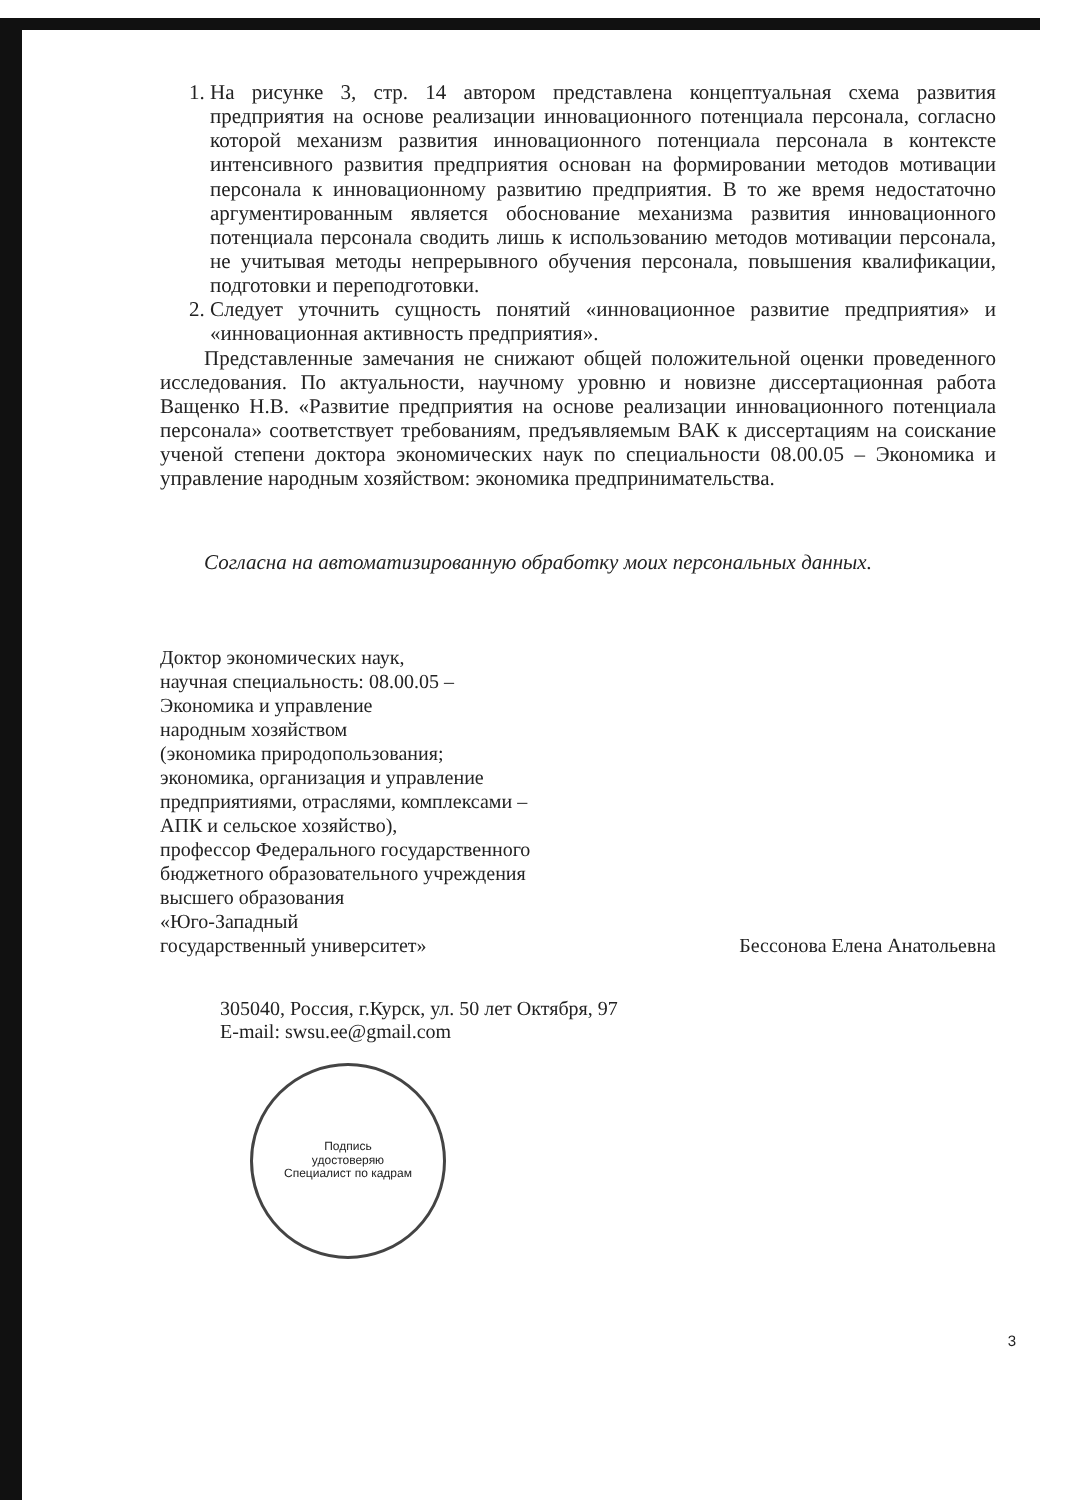1. На рисунке 3, стр. 14 автором представлена концептуальная схема развития предприятия на основе реализации инновационного потенциала персонала, согласно которой механизм развития инновационного потенциала персонала в контексте интенсивного развития предприятия основан на формировании методов мотивации персонала к инновационному развитию предприятия. В то же время недостаточно аргументированным является обоснование механизма развития инновационного потенциала персонала сводить лишь к использованию методов мотивации персонала, не учитывая методы непрерывного обучения персонала, повышения квалификации, подготовки и переподготовки.
2. Следует уточнить сущность понятий «инновационное развитие предприятия» и «инновационная активность предприятия».
Представленные замечания не снижают общей положительной оценки проведенного исследования. По актуальности, научному уровню и новизне диссертационная работа Ващенко Н.В. «Развитие предприятия на основе реализации инновационного потенциала персонала» соответствует требованиям, предъявляемым ВАК к диссертациям на соискание ученой степени доктора экономических наук по специальности 08.00.05 – Экономика и управление народным хозяйством: экономика предпринимательства.
Согласна на автоматизированную обработку моих персональных данных.
Доктор экономических наук,
научная специальность: 08.00.05 –
Экономика и управление
народным хозяйством
(экономика природопользования;
экономика, организация и управление
предприятиями, отраслями, комплексами –
АПК и сельское хозяйство),
профессор Федерального государственного
бюджетного образовательного учреждения
высшего образования
«Юго-Западный
государственный университет»
Бессонова Елена Анатольевна
305040, Россия, г.Курск, ул. 50 лет Октября, 97
E-mail: swsu.ee@gmail.com
Подпись
удостоверяю
Специалист по кадрам
3